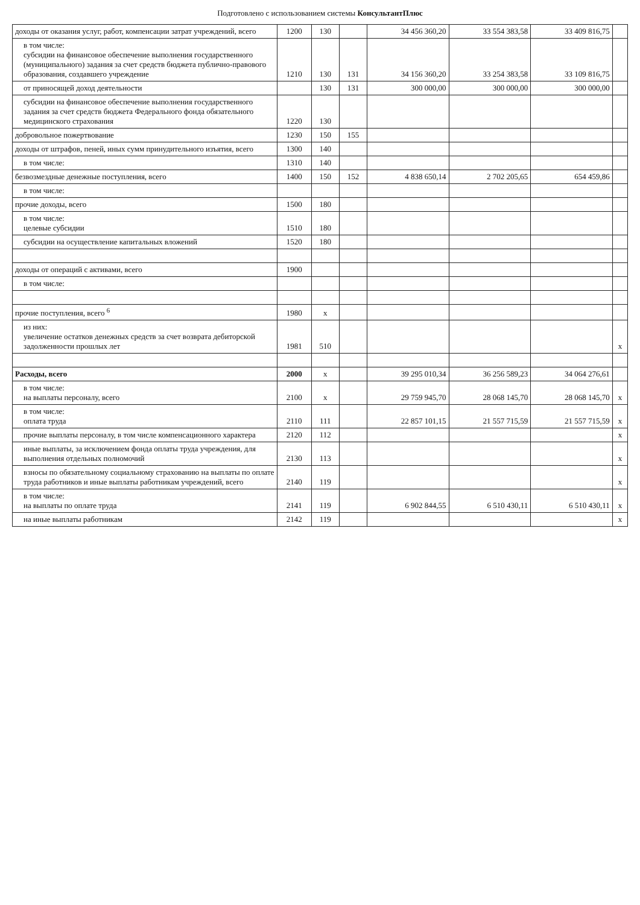Подготовлено с использованием системы КонсультантПлюс
| доходы от оказания услуг, работ, компенсации затрат учреждений, всего | 1200 | 130 | | 34 456 360,20 | 33 554 383,58 | 33 409 816,75 | |
| в том числе: субсидии на финансовое обеспечение выполнения государственного (муниципального) задания за счет средств бюджета публично-правового образования, создавшего учреждение | 1210 | 130 | 131 | 34 156 360,20 | 33 254 383,58 | 33 109 816,75 | |
| от приносящей доход деятельности | | 130 | 131 | 300 000,00 | 300 000,00 | 300 000,00 | |
| субсидии на финансовое обеспечение выполнения государственного задания за счет средств бюджета Федерального фонда обязательного медицинского страхования | 1220 | 130 | | | | | |
| добровольное пожертвование | 1230 | 150 | 155 | | | | |
| доходы от штрафов, пеней, иных сумм принудительного изъятия, всего | 1300 | 140 | | | | | |
| в том числе: | 1310 | 140 | | | | | |
| безвозмездные денежные поступления, всего | 1400 | 150 | 152 | 4 838 650,14 | 2 702 205,65 | 654 459,86 | |
| в том числе: | | | | | | | |
| прочие доходы, всего | 1500 | 180 | | | | | |
| в том числе: целевые субсидии | 1510 | 180 | | | | | |
| субсидии на осуществление капитальных вложений | 1520 | 180 | | | | | |
| доходы от операций с активами, всего | 1900 | | | | | | |
| в том числе: | | | | | | | |
| прочие поступления, всего <sup>6</sup> | 1980 | x | | | | | |
| из них: увеличение остатков денежных средств за счет возврата дебиторской задолженности прошлых лет | 1981 | 510 | | | | | x |
| Расходы, всего | 2000 | x | | 39 295 010,34 | 36 256 589,23 | 34 064 276,61 | |
| в том числе: на выплаты персоналу, всего | 2100 | x | | 29 759 945,70 | 28 068 145,70 | 28 068 145,70 | x |
| в том числе: оплата труда | 2110 | 111 | | 22 857 101,15 | 21 557 715,59 | 21 557 715,59 | x |
| прочие выплаты персоналу, в том числе компенсационного характера | 2120 | 112 | | | | | x |
| иные выплаты, за исключением фонда оплаты труда учреждения, для выполнения отдельных полномочий | 2130 | 113 | | | | | x |
| взносы по обязательному социальному страхованию на выплаты по оплате труда работников и иные выплаты работникам учреждений, всего | 2140 | 119 | | | | | x |
| в том числе: на выплаты по оплате труда | 2141 | 119 | | 6 902 844,55 | 6 510 430,11 | 6 510 430,11 | x |
| на иные выплаты работникам | 2142 | 119 | | | | | x |